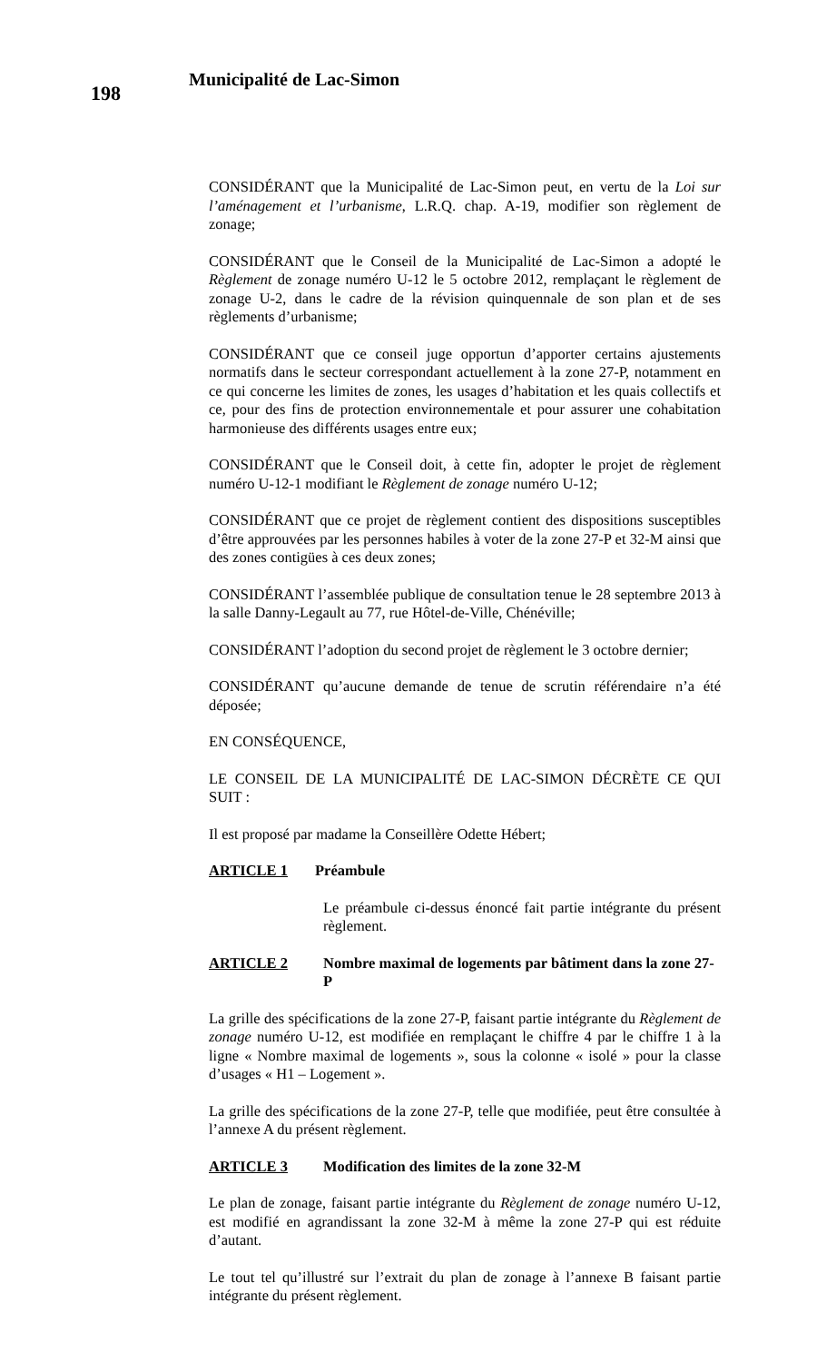198
Municipalité de Lac-Simon
CONSIDÉRANT que la Municipalité de Lac-Simon peut, en vertu de la Loi sur l’aménagement et l’urbanisme, L.R.Q. chap. A-19, modifier son règlement de zonage;
CONSIDÉRANT que le Conseil de la Municipalité de Lac-Simon a adopté le Règlement de zonage numéro U-12 le 5 octobre 2012, remplaçant le règlement de zonage U-2, dans le cadre de la révision quinquennale de son plan et de ses règlements d’urbanisme;
CONSIDÉRANT que ce conseil juge opportun d’apporter certains ajustements normatifs dans le secteur correspondant actuellement à la zone 27-P, notamment en ce qui concerne les limites de zones, les usages d’habitation et les quais collectifs et ce, pour des fins de protection environnementale et pour assurer une cohabitation harmonieuse des différents usages entre eux;
CONSIDÉRANT que le Conseil doit, à cette fin, adopter le projet de règlement numéro U-12-1 modifiant le Règlement de zonage numéro U-12;
CONSIDÉRANT que ce projet de règlement contient des dispositions susceptibles d’être approuvées par les personnes habiles à voter de la zone 27-P et 32-M ainsi que des zones contigües à ces deux zones;
CONSIDÉRANT l’assemblée publique de consultation tenue le 28 septembre 2013 à la salle Danny-Legault au 77, rue Hôtel-de-Ville, Chénéville;
CONSIDÉRANT l’adoption du second projet de règlement le 3 octobre dernier;
CONSIDÉRANT qu’aucune demande de tenue de scrutin référendaire n’a été déposée;
EN CONSÉQUENCE,
LE CONSEIL DE LA MUNICIPALITÉ DE LAC-SIMON DÉCRÈTE CE QUI SUIT :
Il est proposé par madame la Conseillère Odette Hébert;
ARTICLE 1 Préambule
Le préambule ci-dessus énoncé fait partie intégrante du présent règlement.
ARTICLE 2 Nombre maximal de logements par bâtiment dans la zone 27-P
La grille des spécifications de la zone 27-P, faisant partie intégrante du Règlement de zonage numéro U-12, est modifiée en remplaçant le chiffre 4 par le chiffre 1 à la ligne « Nombre maximal de logements », sous la colonne « isolé » pour la classe d’usages « H1 – Logement ».
La grille des spécifications de la zone 27-P, telle que modifiée, peut être consultée à l’annexe A du présent règlement.
ARTICLE 3 Modification des limites de la zone 32-M
Le plan de zonage, faisant partie intégrante du Règlement de zonage numéro U-12, est modifié en agrandissant la zone 32-M à même la zone 27-P qui est réduite d’autant.
Le tout tel qu’illustré sur l’extrait du plan de zonage à l’annexe B faisant partie intégrante du présent règlement.